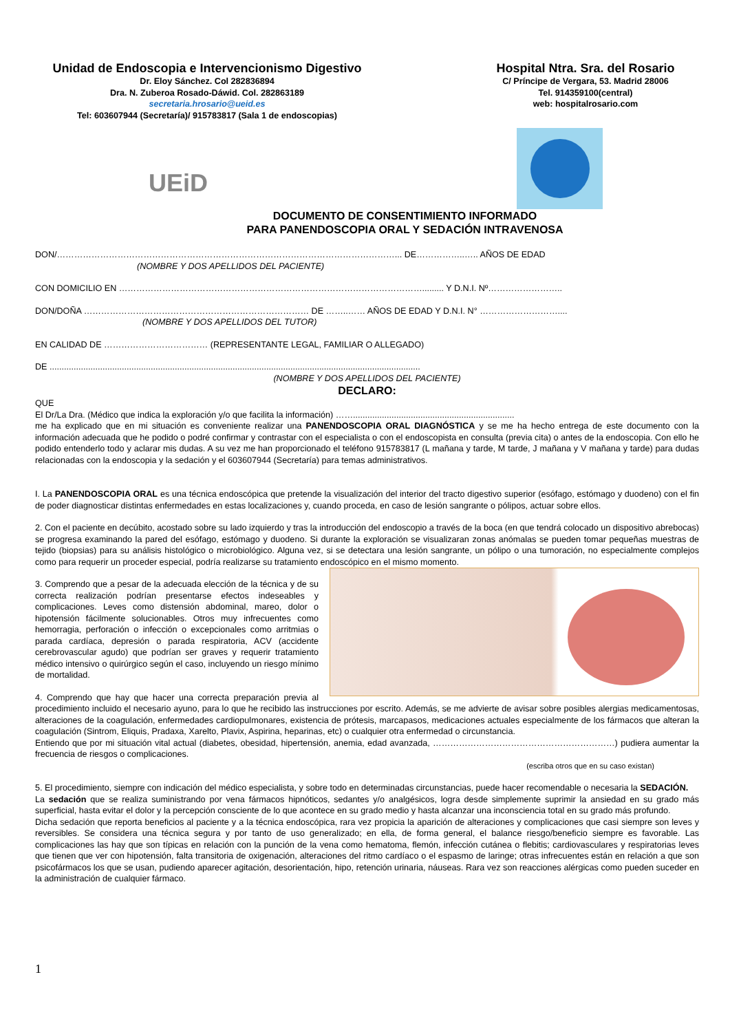Unidad de Endoscopia e Intervencionismo Digestivo
Dr. Eloy Sánchez. Col 282836894
Dra. N. Zuberoa Rosado-Dáwid. Col. 282863189
secretaria.hrosario@ueid.es
Tel: 603607944 (Secretaría)/ 915783817 (Sala 1 de endoscopias)
Hospital Ntra. Sra. del Rosario
C/ Príncipe de Vergara, 53. Madrid 28006
Tel. 914359100(central)
web: hospitalrosario.com
UEiD
DOCUMENTO DE CONSENTIMIENTO INFORMADO
PARA PANENDOSCOPIA ORAL Y SEDACIÓN INTRAVENOSA
DON/………………………………………………………………………………………………………... DE……………..….. AÑOS DE EDAD
(NOMBRE Y DOS APELLIDOS DEL PACIENTE)
CON DOMICILIO EN ……………………………………………………………………………………………......... Y D.N.I. Nº……………………..
DON/DOÑA …………………………………………………………………… DE ……..…… AÑOS DE EDAD Y D.N.I. N° ………………………....
(NOMBRE Y DOS APELLIDOS DEL TUTOR)
EN CALIDAD DE ……………………………… (REPRESENTANTE LEGAL, FAMILIAR O ALLEGADO)
DE ..........................................................................................................................................................
(NOMBRE Y DOS APELLIDOS DEL PACIENTE)
DECLARO:
QUE
El Dr/La Dra. (Médico que indica la exploración y/o que facilita la información) ……...................................................................
me ha explicado que en mi situación es conveniente realizar una PANENDOSCOPIA ORAL DIAGNÓSTICA y se me ha hecho entrega de este documento con la información adecuada que he podido o podré confirmar y contrastar con el especialista o con el endoscopista en consulta (previa cita) o antes de la endoscopia. Con ello he podido entenderlo todo y aclarar mis dudas. A su vez me han proporcionado el teléfono 915783817 (L mañana y tarde, M tarde, J mañana y V mañana y tarde) para dudas relacionadas con la endoscopia y la sedación y el 603607944 (Secretaría) para temas administrativos.
I. La PANENDOSCOPIA ORAL es una técnica endoscópica que pretende la visualización del interior del tracto digestivo superior (esófago, estómago y duodeno) con el fin de poder diagnosticar distintas enfermedades en estas localizaciones y, cuando proceda, en caso de lesión sangrante o pólipos, actuar sobre ellos.
2. Con el paciente en decúbito, acostado sobre su lado izquierdo y tras la introducción del endoscopio a través de la boca (en que tendrá colocado un dispositivo abrebocas) se progresa examinando la pared del esófago, estómago y duodeno. Si durante la exploración se visualizaran zonas anómalas se pueden tomar pequeñas muestras de tejido (biopsias) para su análisis histológico o microbiológico. Alguna vez, si se detectara una lesión sangrante, un pólipo o una tumoración, no especialmente complejos como para requerir un proceder especial, podría realizarse su tratamiento endoscópico en el mismo momento.
3. Comprendo que a pesar de la adecuada elección de la técnica y de su correcta realización podrían presentarse efectos indeseables y complicaciones. Leves como distensión abdominal, mareo, dolor o hipotensión fácilmente solucionables. Otros muy infrecuentes como hemorragia, perforación o infección o excepcionales como arritmias o parada cardíaca, depresión o parada respiratoria, ACV (accidente cerebrovascular agudo) que podrían ser graves y requerir tratamiento médico intensivo o quirúrgico según el caso, incluyendo un riesgo mínimo de mortalidad.
4. Comprendo que hay que hacer una correcta preparación previa al procedimiento incluido el necesario ayuno, para lo que he recibido las instrucciones por escrito. Además, se me advierte de avisar sobre posibles alergias medicamentosas, alteraciones de la coagulación, enfermedades cardiopulmonares, existencia de prótesis, marcapasos, medicaciones actuales especialmente de los fármacos que alteran la coagulación (Sintrom, Eliquis, Pradaxa, Xarelto, Plavix, Aspirina, heparinas, etc) o cualquier otra enfermedad o circunstancia.
Entiendo que por mi situación vital actual (diabetes, obesidad, hipertensión, anemia, edad avanzada, ………………………………………………………) pudiera aumentar la frecuencia de riesgos o complicaciones.
(escriba otros que en su caso existan)
5. El procedimiento, siempre con indicación del médico especialista, y sobre todo en determinadas circunstancias, puede hacer recomendable o necesaria la SEDACIÓN.
La sedación que se realiza suministrando por vena fármacos hipnóticos, sedantes y/o analgésicos, logra desde simplemente suprimir la ansiedad en su grado más superficial, hasta evitar el dolor y la percepción consciente de lo que acontece en su grado medio y hasta alcanzar una inconsciencia total en su grado más profundo.
Dicha sedación que reporta beneficios al paciente y a la técnica endoscópica, rara vez propicia la aparición de alteraciones y complicaciones que casi siempre son leves y reversibles. Se considera una técnica segura y por tanto de uso generalizado; en ella, de forma general, el balance riesgo/beneficio siempre es favorable. Las complicaciones las hay que son típicas en relación con la punción de la vena como hematoma, flemón, infección cutánea o flebitis; cardiovasculares y respiratorias leves que tienen que ver con hipotensión, falta transitoria de oxigenación, alteraciones del ritmo cardíaco o el espasmo de laringe; otras infrecuentes están en relación a que son psicofármacos los que se usan, pudiendo aparecer agitación, desorientación, hipo, retención urinaria, náuseas. Rara vez son reacciones alérgicas como pueden suceder en la administración de cualquier fármaco.
1